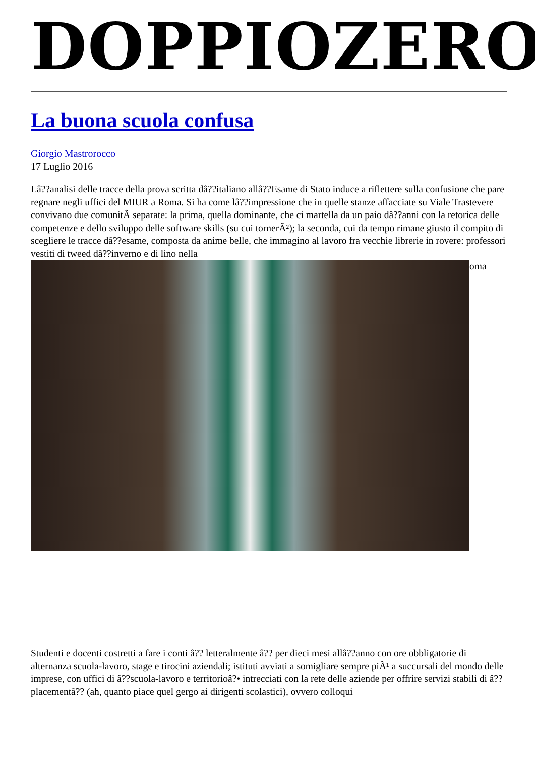DOPPIOZERO
La buona scuola confusa
Giorgio Mastrorocco
17 Luglio 2016
Lâ??analisi delle tracce della prova scritta dâ??italiano allâ??Esame di Stato induce a riflettere sulla confusione che pare regnare negli uffici del MIUR a Roma. Si ha come lâ??impressione che in quelle stanze affacciate su Viale Trastevere convivano due comunitÃ separate: la prima, quella dominante, che ci martella da un paio dâ??anni con la retorica delle competenze e dello sviluppo delle software skills (su cui tornerÃ²); la seconda, cui da tempo rimane giusto il compito di scegliere le tracce dâ??esame, composta da anime belle, che immagino al lavoro fra vecchie librerie in rovere: professori vestiti di tweed dâ??inverno e di lino nella
oma
Studenti e docenti costretti a fare i conti â?? letteralmente â?? per dieci mesi allâ??anno con ore obbligatorie di alternanza scuola-lavoro, stage e tirocini aziendali; istituti avviati a somigliare sempre piÃ¹ a succursali del mondo delle imprese, con uffici di â??scuola-lavoro e territorioâ?• intrecciati con la rete delle aziende per offrire servizi stabili di â??placementâ?? (ah, quanto piace quel gergo ai dirigenti scolastici), ovvero colloqui